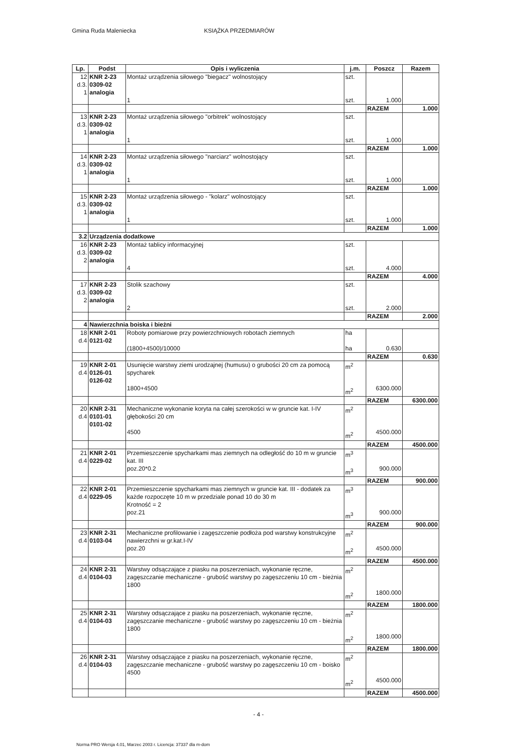Gmina Ruda Maleniecka KSIĄŻKA PRZEDMIARÓW
| Lp. | Podst | Opis i wyliczenia | j.m. | Poszcz | Razem |
| --- | --- | --- | --- | --- | --- |
| 12 d.3. 1 | KNR 2-23 0309-02 analogia | Montaż urządzenia siłowego "biegacz" wolnostojący 1 | szt. szt. | 1.000 | |
| | | | | RAZEM | 1.000 |
| 13 d.3. 1 | KNR 2-23 0309-02 analogia | Montaż urządzenia siłowego "orbitrek" wolnostojący 1 | szt. szt. | 1.000 | |
| | | | | RAZEM | 1.000 |
| 14 d.3. 1 | KNR 2-23 0309-02 analogia | Montaż urządzenia siłowego "narciarz" wolnostojący 1 | szt. szt. | 1.000 | |
| | | | | RAZEM | 1.000 |
| 15 d.3. 1 | KNR 2-23 0309-02 analogia | Montaż urządzenia siłowego - "kolarz" wolnostojący 1 | szt. szt. | 1.000 | |
| | | | | RAZEM | 1.000 |
| 3.2 | Urządzenia dodatkowe | | | | |
| 16 d.3. 2 | KNR 2-23 0309-02 analogia | Montaż tablicy informacyjnej 4 | szt. szt. | 4.000 | |
| | | | | RAZEM | 4.000 |
| 17 d.3. 2 | KNR 2-23 0309-02 analogia | Stolik szachowy 2 | szt. szt. | 2.000 | |
| | | | | RAZEM | 2.000 |
| 4 | Nawierzchnia boiska i bieżni | | | | |
| 18 d.4 | KNR 2-01 0121-02 | Roboty pomiarowe przy powierzchniowych robotach ziemnych (1800+4500)/10000 | ha ha | 0.630 | |
| | | | | RAZEM | 0.630 |
| 19 d.4 | KNR 2-01 0126-01 0126-02 | Usunięcie warstwy ziemi urodzajnej (humusu) o grubości 20 cm za pomocą spycharek 1800+4500 | m<sup>2</sup> m<sup>2</sup> | 6300.000 | |
| | | | | RAZEM | 6300.000 |
| 20 d.4 | KNR 2-31 0101-01 0101-02 | Mechaniczne wykonanie koryta na całej szerokości w w gruncie kat. I-IV głębokości 20 cm 4500 | m<sup>2</sup> m<sup>2</sup> | 4500.000 | |
| | | | | RAZEM | 4500.000 |
| 21 d.4 | KNR 2-01 0229-02 | Przemieszczenie spycharkami mas ziemnych na odległość do 10 m w gruncie kat. III poz.20*0.2 | m<sup>3</sup> m<sup>3</sup> | 900.000 | |
| | | | | RAZEM | 900.000 |
| 22 d.4 | KNR 2-01 0229-05 | Przemieszczenie spycharkami mas ziemnych w gruncie kat. III - dodatek za każde rozpoczęte 10 m w przedziale ponad 10 do 30 m Krotność = 2 poz.21 | m<sup>3</sup> m<sup>3</sup> | 900.000 | |
| | | | | RAZEM | 900.000 |
| 23 d.4 | KNR 2-31 0103-04 | Mechaniczne profilowanie i zagęszczenie podłoża pod warstwy konstrukcyjne nawierzchni w gr.kat.I-IV poz.20 | m<sup>2</sup> m<sup>2</sup> | 4500.000 | |
| | | | | RAZEM | 4500.000 |
| 24 d.4 | KNR 2-31 0104-03 | Warstwy odsączające z piasku na poszerzeniach, wykonanie ręczne, zagęszczanie mechaniczne - grubość warstwy po zagęszczeniu 10 cm - bieżnia 1800 | m<sup>2</sup> m<sup>2</sup> | 1800.000 | |
| | | | | RAZEM | 1800.000 |
| 25 d.4 | KNR 2-31 0104-03 | Warstwy odsączające z piasku na poszerzeniach, wykonanie ręczne, zagęszczanie mechaniczne - grubość warstwy po zagęszczeniu 10 cm - bieżnia 1800 | m<sup>2</sup> m<sup>2</sup> | 1800.000 | |
| | | | | RAZEM | 1800.000 |
| 26 d.4 | KNR 2-31 0104-03 | Warstwy odsączające z piasku na poszerzeniach, wykonanie ręczne, zagęszczanie mechaniczne - grubość warstwy po zagęszczeniu 10 cm - boisko 4500 | m<sup>2</sup> m<sup>2</sup> | 4500.000 | |
| | | | | RAZEM | 4500.000 |
- 4 -
Norma PRO Wersja 4.01, Marzec 2003 r. Licencja: 37337 dla m-dom